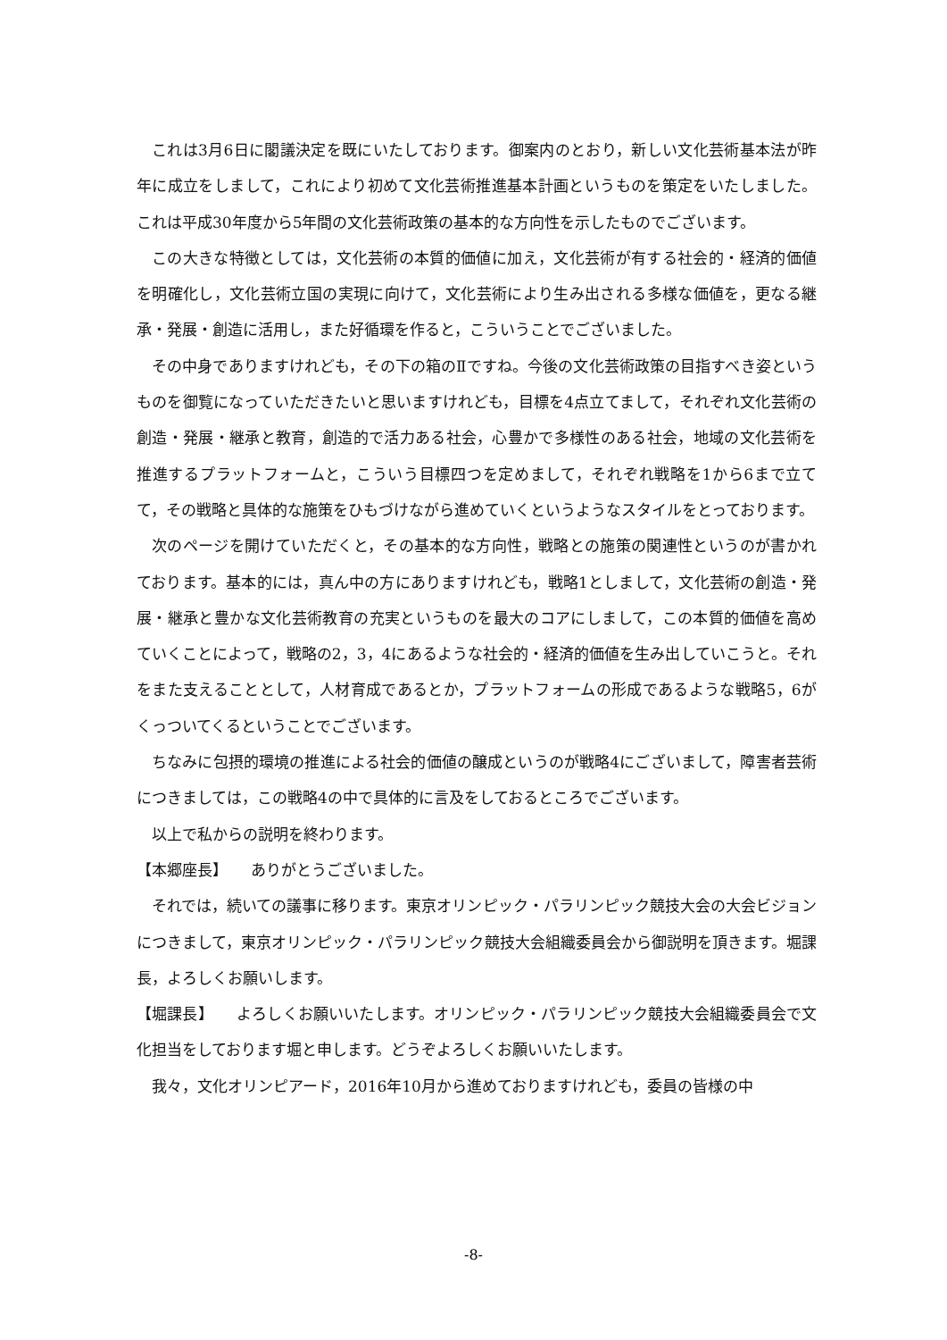これは3月6日に閣議決定を既にいたしております。御案内のとおり，新しい文化芸術基本法が昨年に成立をしまして，これにより初めて文化芸術推進基本計画というものを策定をいたしました。これは平成30年度から5年間の文化芸術政策の基本的な方向性を示したものでございます。
この大きな特徴としては，文化芸術の本質的価値に加え，文化芸術が有する社会的・経済的価値を明確化し，文化芸術立国の実現に向けて，文化芸術により生み出される多様な価値を，更なる継承・発展・創造に活用し，また好循環を作ると，こういうことでございました。
その中身でありますけれども，その下の箱のⅡですね。今後の文化芸術政策の目指すべき姿というものを御覧になっていただきたいと思いますけれども，目標を4点立てまして，それぞれ文化芸術の創造・発展・継承と教育，創造的で活力ある社会，心豊かで多様性のある社会，地域の文化芸術を推進するプラットフォームと，こういう目標四つを定めまして，それぞれ戦略を1から6まで立てて，その戦略と具体的な施策をひもづけながら進めていくというようなスタイルをとっております。
次のページを開けていただくと，その基本的な方向性，戦略との施策の関連性というのが書かれております。基本的には，真ん中の方にありますけれども，戦略1としまして，文化芸術の創造・発展・継承と豊かな文化芸術教育の充実というものを最大のコアにしまして，この本質的価値を高めていくことによって，戦略の2，3，4にあるような社会的・経済的価値を生み出していこうと。それをまた支えることとして，人材育成であるとか，プラットフォームの形成であるような戦略5，6がくっついてくるということでございます。
ちなみに包摂的環境の推進による社会的価値の醸成というのが戦略4にございまして，障害者芸術につきましては，この戦略4の中で具体的に言及をしておるところでございます。
以上で私からの説明を終わります。
【本郷座長】　　ありがとうございました。
それでは，続いての議事に移ります。東京オリンピック・パラリンピック競技大会の大会ビジョンにつきまして，東京オリンピック・パラリンピック競技大会組織委員会から御説明を頂きます。堀課長，よろしくお願いします。
【堀課長】　　よろしくお願いいたします。オリンピック・パラリンピック競技大会組織委員会で文化担当をしております堀と申します。どうぞよろしくお願いいたします。
我々，文化オリンピアード，2016年10月から進めておりますけれども，委員の皆様の中
-8-